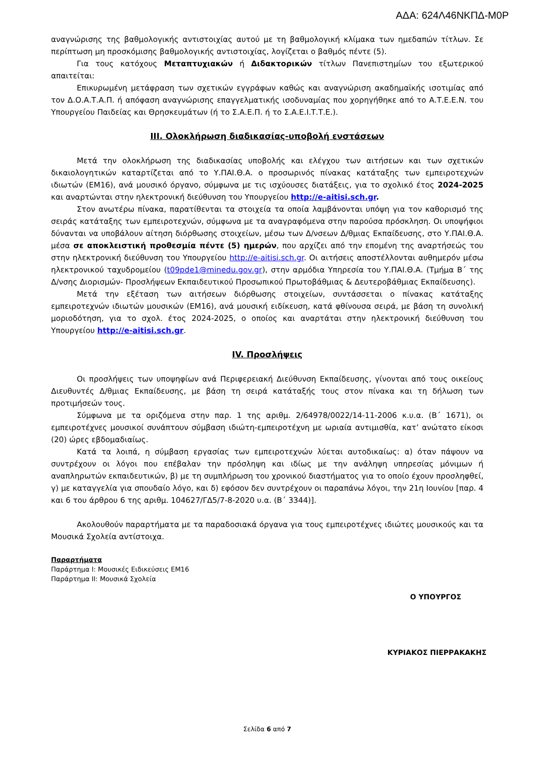ΑΔΑ: 624Λ46ΝΚΠΔ-Μ0Ρ
αναγνώρισης της βαθμολογικής αντιστοιχίας αυτού με τη βαθμολογική κλίμακα των ημεδαπών τίτλων. Σε περίπτωση μη προσκόμισης βαθμολογικής αντιστοιχίας, λογίζεται ο βαθμός πέντε (5).
Για τους κατόχους Μεταπτυχιακών ή Διδακτορικών τίτλων Πανεπιστημίων του εξωτερικού απαιτείται:
Επικυρωμένη μετάφραση των σχετικών εγγράφων καθώς και αναγνώριση ακαδημαϊκής ισοτιμίας από τον Δ.Ο.Α.Τ.Α.Π. ή απόφαση αναγνώρισης επαγγελματικής ισοδυναμίας που χορηγήθηκε από το Α.Τ.Ε.Ε.Ν. του Υπουργείου Παιδείας και Θρησκευμάτων (ή το Σ.Α.Ε.Π. ή το Σ.Α.Ε.Ι.Τ.Τ.Ε.).
III. Ολοκλήρωση διαδικασίας-υποβολή ενστάσεων
Μετά την ολοκλήρωση της διαδικασίας υποβολής και ελέγχου των αιτήσεων και των σχετικών δικαιολογητικών καταρτίζεται από το Υ.ΠΑΙ.Θ.Α. ο προσωρινός πίνακας κατάταξης των εμπειροτεχνών ιδιωτών (ΕΜ16), ανά μουσικό όργανο, σύμφωνα με τις ισχύουσες διατάξεις, για το σχολικό έτος 2024-2025 και αναρτώνται στην ηλεκτρονική διεύθυνση του Υπουργείου http://e-aitisi.sch.gr.
Στον ανωτέρω πίνακα, παρατίθενται τα στοιχεία τα οποία λαμβάνονται υπόψη για τον καθορισμό της σειράς κατάταξης των εμπειροτεχνών, σύμφωνα με τα αναγραφόμενα στην παρούσα πρόσκληση. Οι υποψήφιοι δύνανται να υποβάλουν αίτηση διόρθωσης στοιχείων, μέσω των Δ/νσεων Δ/θμιας Εκπαίδευσης, στο Υ.ΠΑΙ.Θ.Α. μέσα σε αποκλειστική προθεσμία πέντε (5) ημερών, που αρχίζει από την επομένη της αναρτήσεώς του στην ηλεκτρονική διεύθυνση του Υπουργείου http://e-aitisi.sch.gr. Οι αιτήσεις αποστέλλονται αυθημερόν μέσω ηλεκτρονικού ταχυδρομείου (t09pde1@minedu.gov.gr), στην αρμόδια Υπηρεσία του Υ.ΠΑΙ.Θ.Α. (Τμήμα Β΄ της Δ/νσης Διορισμών- Προσλήψεων Εκπαιδευτικού Προσωπικού Πρωτοβάθμιας & Δευτεροβάθμιας Εκπαίδευσης).
Μετά την εξέταση των αιτήσεων διόρθωσης στοιχείων, συντάσσεται ο πίνακας κατάταξης εμπειροτεχνών ιδιωτών μουσικών (ΕΜ16), ανά μουσική ειδίκευση, κατά φθίνουσα σειρά, με βάση τη συνολική μοριοδότηση, για το σχολ. έτος 2024-2025, ο οποίος και αναρτάται στην ηλεκτρονική διεύθυνση του Υπουργείου http://e-aitisi.sch.gr.
IV. Προσλήψεις
Οι προσλήψεις των υποψηφίων ανά Περιφερειακή Διεύθυνση Εκπαίδευσης, γίνονται από τους οικείους Διευθυντές Δ/θμιας Εκπαίδευσης, με βάση τη σειρά κατάταξής τους στον πίνακα και τη δήλωση των προτιμήσεών τους.
Σύμφωνα με τα οριζόμενα στην παρ. 1 της αριθμ. 2/64978/0022/14-11-2006 κ.υ.α. (Β΄ 1671), οι εμπειροτέχνες μουσικοί συνάπτουν σύμβαση ιδιώτη-εμπειροτέχνη με ωριαία αντιμισθία, κατ’ ανώτατο είκοσι (20) ώρες εβδομαδιαίως.
Κατά τα λοιπά, η σύμβαση εργασίας των εμπειροτεχνών λύεται αυτοδικαίως: α) όταν πάψουν να συντρέχουν οι λόγοι που επέβαλαν την πρόσληψη και ιδίως με την ανάληψη υπηρεσίας μόνιμων ή αναπληρωτών εκπαιδευτικών, β) με τη συμπλήρωση του χρονικού διαστήματος για το οποίο έχουν προσληφθεί, γ) με καταγγελία για σπουδαίο λόγο, και δ) εφόσον δεν συντρέχουν οι παραπάνω λόγοι, την 21η Ιουνίου [παρ. 4 και 6 του άρθρου 6 της αριθμ. 104627/ΓΔ5/7-8-2020 υ.α. (Β΄ 3344)].
Ακολουθούν παραρτήματα με τα παραδοσιακά όργανα για τους εμπειροτέχνες ιδιώτες μουσικούς και τα Μουσικά Σχολεία αντίστοιχα.
Παραρτήματα
Παράρτημα Ι: Μουσικές Ειδικεύσεις ΕΜ16
Παράρτημα ΙΙ: Μουσικά Σχολεία
Ο ΥΠΟΥΡΓΟΣ
ΚΥΡΙΑΚΟΣ ΠΙΕΡΡΑΚΑΚΗΣ
Σελίδα 6 από 7